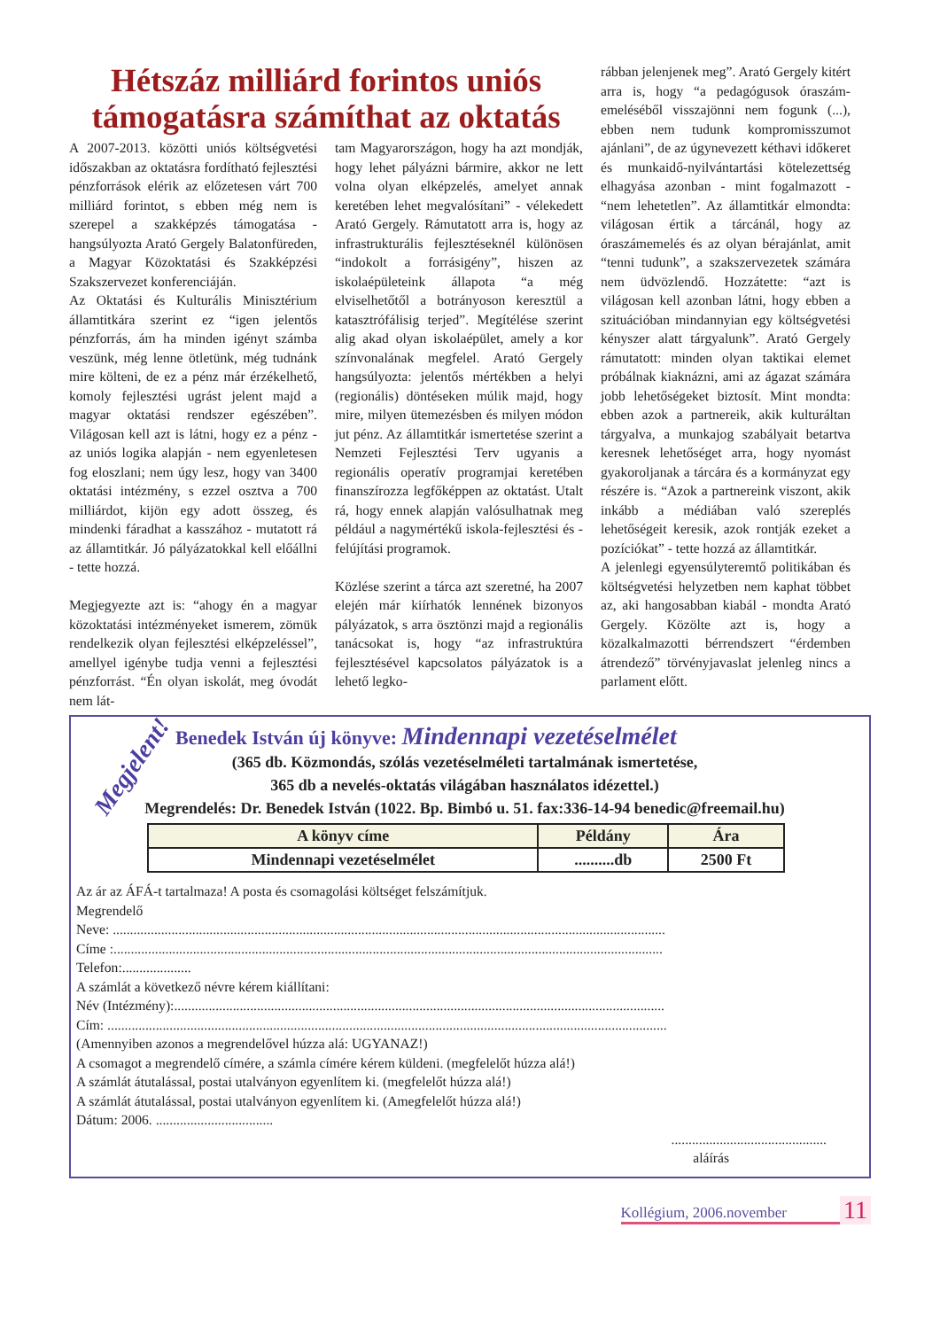Hétszáz milliárd forintos uniós támogatásra számíthat az oktatás
A 2007-2013. közötti uniós költségvetési időszakban az oktatásra fordítható fejlesztési pénzforrások elérik az előzetesen várt 700 milliárd forintot, s ebben még nem is szerepel a szakképzés támogatása - hangsúlyozta Arató Gergely Balatonfüreden, a Magyar Közoktatási és Szakképzési Szakszervezet konferenciáján.
Az Oktatási és Kulturális Minisztérium államtitkára szerint ez “igen jelentős pénzforrás, ám ha minden igényt számba veszünk, még lenne ötletünk, még tudnánk mire költeni, de ez a pénz már érzékelhető, komoly fejlesztési ugrást jelent majd a magyar oktatási rendszer egészében”. Világosan kell azt is látni, hogy ez a pénz - az uniós logika alapján - nem egyenletesen fog eloszlani; nem úgy lesz, hogy van 3400 oktatási intézmény, s ezzel osztva a 700 milliárdot, kijön egy adott összeg, és mindenki fáradhat a kasszához - mutatott rá az államtitkár. Jó pályázatokkal kell előállni - tette hozzá.
Megjegyezte azt is: “ahogy én a magyar közoktatási intézményeket ismerem, zömük rendelkezik olyan fejlesztési elképzeléssel”, amellyel igénybe tudja venni a fejlesztési pénzforrást. “Én olyan iskolát, meg óvodát nem lát-
tam Magyarországon, hogy ha azt mondják, hogy lehet pályázni bármire, akkor ne lett volna olyan elképzelés, amelyet annak keretében lehet megvalósítani” - vélekedett Arató Gergely. Rámutatott arra is, hogy az infrastrukturális fejlesztéseknél különösen “indokolt a forrásigény”, hiszen az iskolaépületeink állapota “a még elviselhetőtől a botrányoson keresztül a katasztrófálisig terjed”. Megítélése szerint alig akad olyan iskolaépület, amely a kor színvonalának megfelel. Arató Gergely hangsúlyozta: jelentős mértékben a helyi (regionális) döntéseken múlik majd, hogy mire, milyen ütemezésben és milyen módon jut pénz. Az államtitkár ismertetése szerint a Nemzeti Fejlesztési Terv ugyanis a regionális operatív programjai keretében finanszírozza legfőképpen az oktatást. Utalt rá, hogy ennek alapján valósulhatnak meg például a nagymértékű iskola-fejlesztési és -felújítási programok.
Közlése szerint a tárca azt szeretné, ha 2007 elején már kiírhatók lennének bizonyos pályázatok, s arra ösztönzi majd a regionális tanácsokat is, hogy “az infrastruktúra fejlesztésével kapcsolatos pályázatok is a lehető legko-
rábban jelenjenek meg”. Arató Gergely kitért arra is, hogy “a pedagógusok óraszám-emeléséből visszajönni nem fogunk (...), ebben nem tudunk kompromisszumot ajánlani”, de az úgynevezett kéthavi időkeret és munkaidő-nyilvántartási kötelezettség elhagyása azonban - mint fogalmazott - “nem lehetetlen”. Az államtitkár elmondta: világosan értik a tárcánál, hogy az óraszámemelés és az olyan bérajánlat, amit “tenni tudunk”, a szakszervezetek számára nem üdvözlendő. Hozzátette: “azt is világosan kell azonban látni, hogy ebben a szituációban mindannyian egy költségvetési kényszer alatt tárgyalunk”. Arató Gergely rámutatott: minden olyan taktikai elemet próbálnak kiaknázni, ami az ágazat számára jobb lehetőségeket biztosít. Mint mondta: ebben azok a partnereik, akik kulturáltan tárgyalva, a munkajog szabályait betartva keresnek lehetőséget arra, hogy nyomást gyakoroljanak a tárcára és a kormányzat egy részére is. “Azok a partnereink viszont, akik inkább a médiában való szereplés lehetőségeit keresik, azok rontják ezeket a pozíciókat” - tette hozzá az államtitkár.
A jelenlegi egyensúlyteremtő politikában és költségvetési helyzetben nem kaphat többet az, aki hangosabban kiabál - mondta Arató Gergely. Közölte azt is, hogy a közalkalmazotti bérrendszert “érdemben átrendező” törvényjavaslat jelenleg nincs a parlament előtt.
Megjelent!
Benedek István új könyve: Mindennapi vezetéselmélet
(365 db. Közmondás, szólás vezetéselméleti tartalmának ismertetése,
365 db a nevelés-oktatás világában használatos idézettel.)
Megrendelés: Dr. Benedek István (1022. Bp. Bimbó u. 51. fax:336-14-94 benedic@freemail.hu)
| A könyv címe | Példány | Ára |
| --- | --- | --- |
| Mindennapi vezetéselmélet | ..........db | 2500 Ft |
Az ár az ÁFÁ-t tartalmaza! A posta és csomagolási költséget felszámítjuk.
Megrendelő
Neve: ................................................................................................................................................................
Címe :...............................................................................................................................................................
Telefon:....................
A számlát a következő névre kérem kiállítani:
Név (Intézmény):..............................................................................................................................................
Cím: ..................................................................................................................................................................
(Amennyiben azonos a megrendelővel húzza alá: UGYANAZ!)
A csomagot a megrendelő címére, a számla címére kérem küldeni. (megfelelőt húzza alá!)
A számlát átutalással, postai utalványon egyenlítem ki. (megfelelőt húzza alá!)
A számlát átutalással, postai utalványon egyenlítem ki. (Amegfelelőt húzza alá!)
Dátum: 2006. ..................................
.............................................
aláírás
Kollégium, 2006.november 11